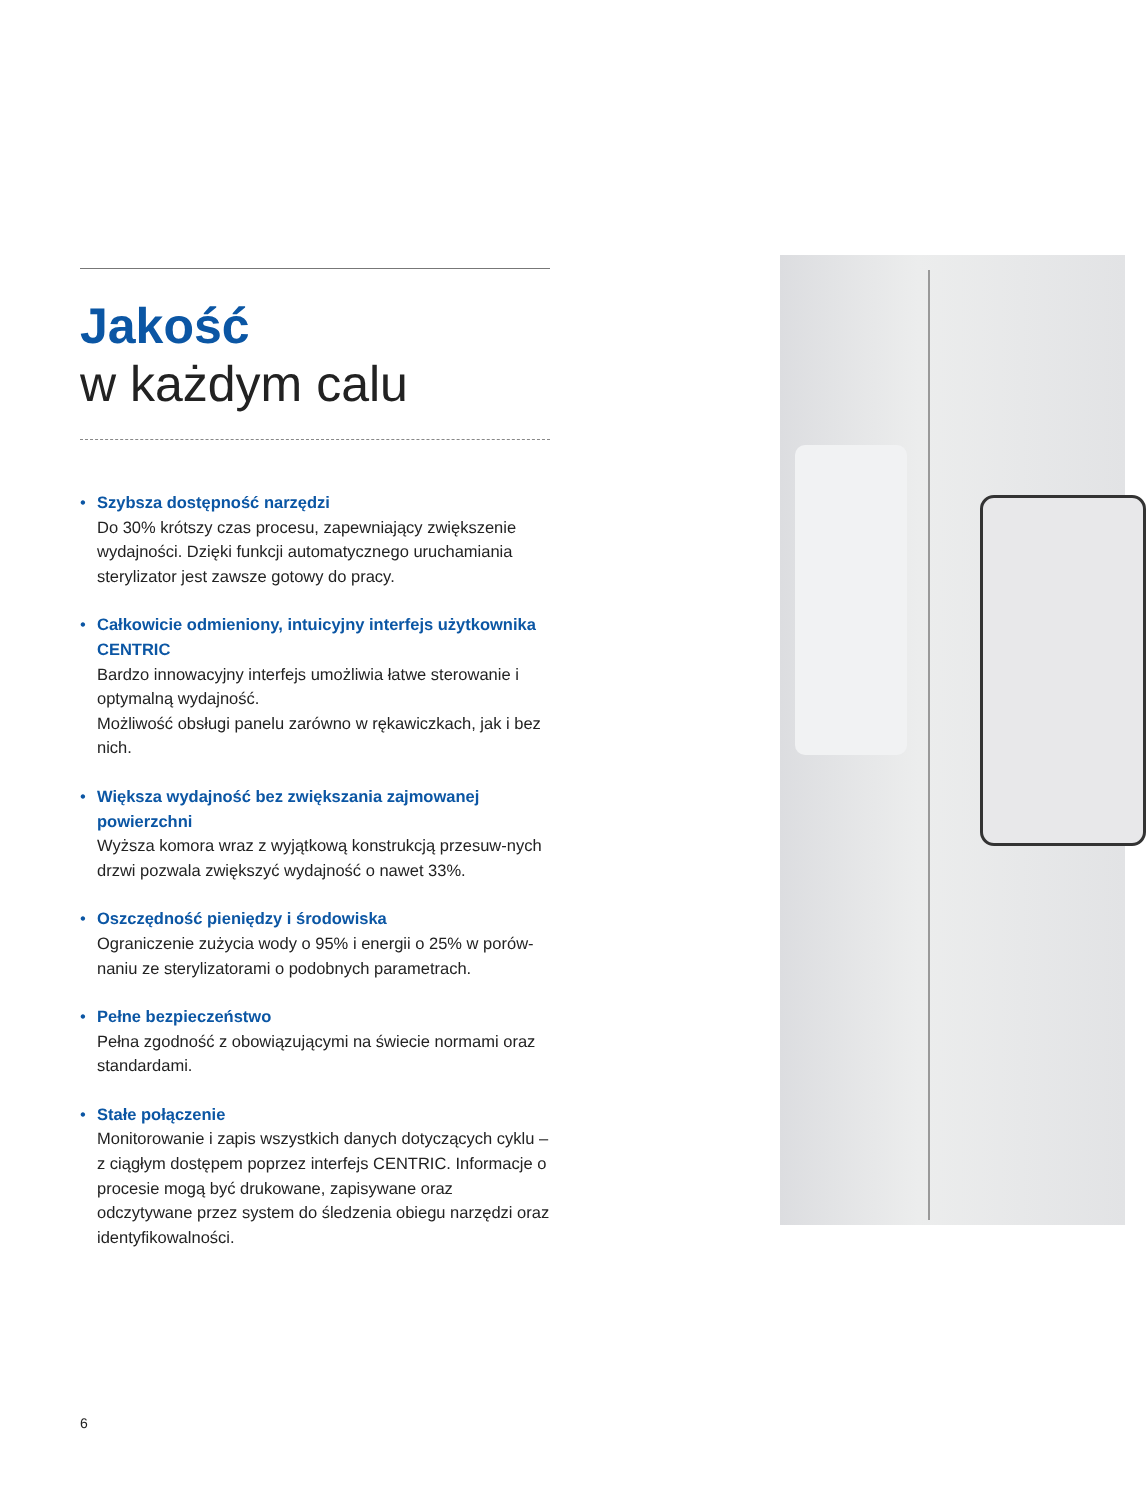Jakość
w każdym calu
• Szybsza dostępność narzędzi
Do 30% krótszy czas procesu, zapewniający zwiększenie wydajności. Dzięki funkcji automatycznego uruchamiania sterylizator jest zawsze gotowy do pracy.
• Całkowicie odmieniony, intuicyjny interfejs użytkownika CENTRIC
Bardzo innowacyjny interfejs umożliwia łatwe sterowanie i optymalną wydajność.
Możliwość obsługi panelu zarówno w rękawiczkach, jak i bez nich.
• Większa wydajność bez zwiększania zajmowanej powierzchni
Wyższa komora wraz z wyjątkową konstrukcją przesuw-nych drzwi pozwala zwiększyć wydajność o nawet 33%.
• Oszczędność pieniędzy i środowiska
Ograniczenie zużycia wody o 95% i energii o 25% w porów-naniu ze sterylizatorami o podobnych parametrach.
• Pełne bezpieczeństwo
Pełna zgodność z obowiązującymi na świecie normami oraz standardami.
• Stałe połączenie
Monitorowanie i zapis wszystkich danych dotyczących cyklu – z ciągłym dostępem poprzez interfejs CENTRIC. Informacje o procesie mogą być drukowane, zapisywane oraz odczytywane przez system do śledzenia obiegu narzędzi oraz identyfikowalności.
6